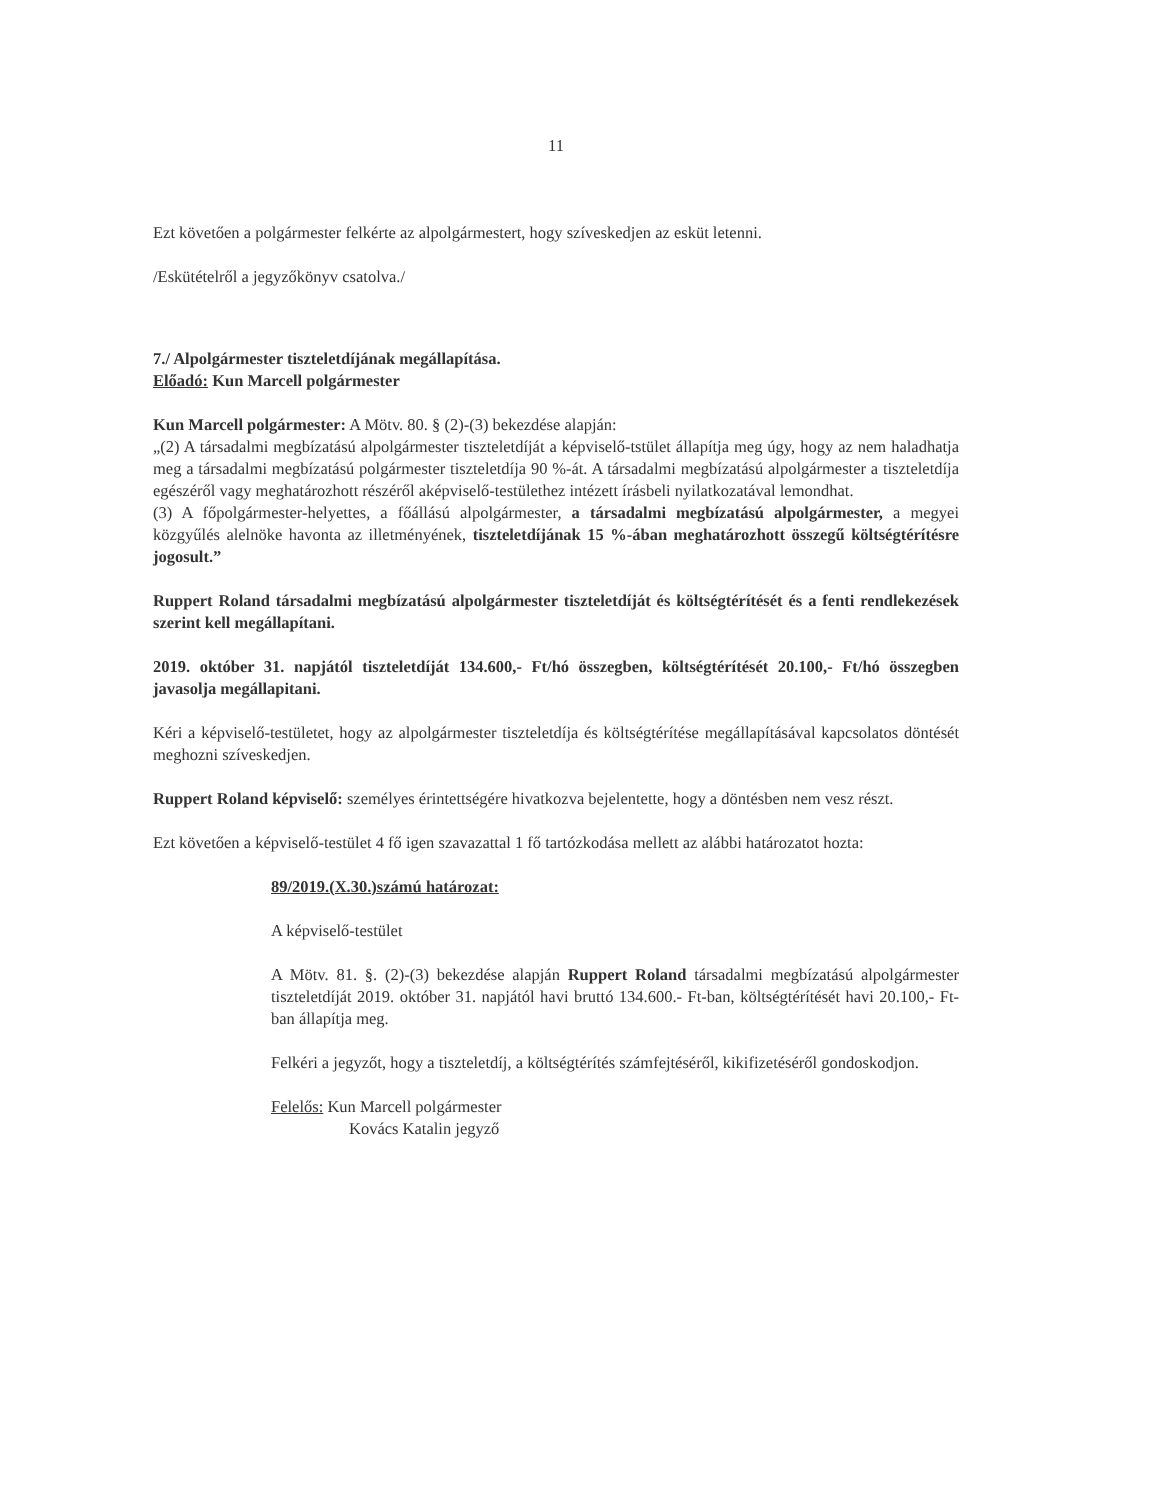11
Ezt követően a polgármester felkérte az alpolgármestert, hogy szíveskedjen az esküt letenni.
/Eskütételről a jegyzőkönyv csatolva./
7./ Alpolgármester tiszteletdíjának megállapítása.
Előadó: Kun Marcell polgármester
Kun Marcell polgármester: A Mötv. 80. § (2)-(3) bekezdése alapján:
„(2) A társadalmi megbízatású alpolgármester tiszteletdíját a képviselő-tstület állapítja meg úgy, hogy az nem haladhatja meg a társadalmi megbízatású polgármester tiszteletdíja 90 %-át. A társadalmi megbízatású alpolgármester a tiszteletdíja egészéről vagy meghatározhott részéről aképviselő-testülethez intézett írásbeli nyilatkozatával lemondhat.
(3) A főpolgármester-helyettes, a főállású alpolgármester, a társadalmi megbízatású alpolgármester, a megyei közgyűlés alelnöke havonta az illetményének, tiszteletdíjának 15 %-ában meghatározhott összegű költségtérítésre jogosult.”
Ruppert Roland társadalmi megbízatású alpolgármester tiszteletdíját és költségtérítését és a fenti rendlekezések szerint kell megállapítani.
2019. október 31. napjától tiszteletdíját 134.600,- Ft/hó összegben, költségtérítését 20.100,- Ft/hó összegben javasolja megállapitani.
Kéri a képviselő-testületet, hogy az alpolgármester tiszteletdíja és költségtérítése megállapításával kapcsolatos döntését meghozni szíveskedjen.
Ruppert Roland képviselő: személyes érintettségére hivatkozva bejelentette, hogy a döntésben nem vesz részt.
Ezt követően a képviselő-testület 4 fő igen szavazattal 1 fő tartózkodása mellett az alábbi határozatot hozta:
89/2019.(X.30.)számú határozat:
A képviselő-testület
A Mötv. 81. §. (2)-(3) bekezdése alapján Ruppert Roland társadalmi megbízatású alpolgármester tiszteletdíját 2019. október 31. napjától havi bruttó 134.600.- Ft-ban, költségtérítését havi 20.100,- Ft-ban állapítja meg.
Felkéri a jegyzőt, hogy a tiszteletdíj, a költségtérítés számfejtéséről, kikifizetéséről gondoskodjon.
Felelős: Kun Marcell polgármester
Kovács Katalin jegyző